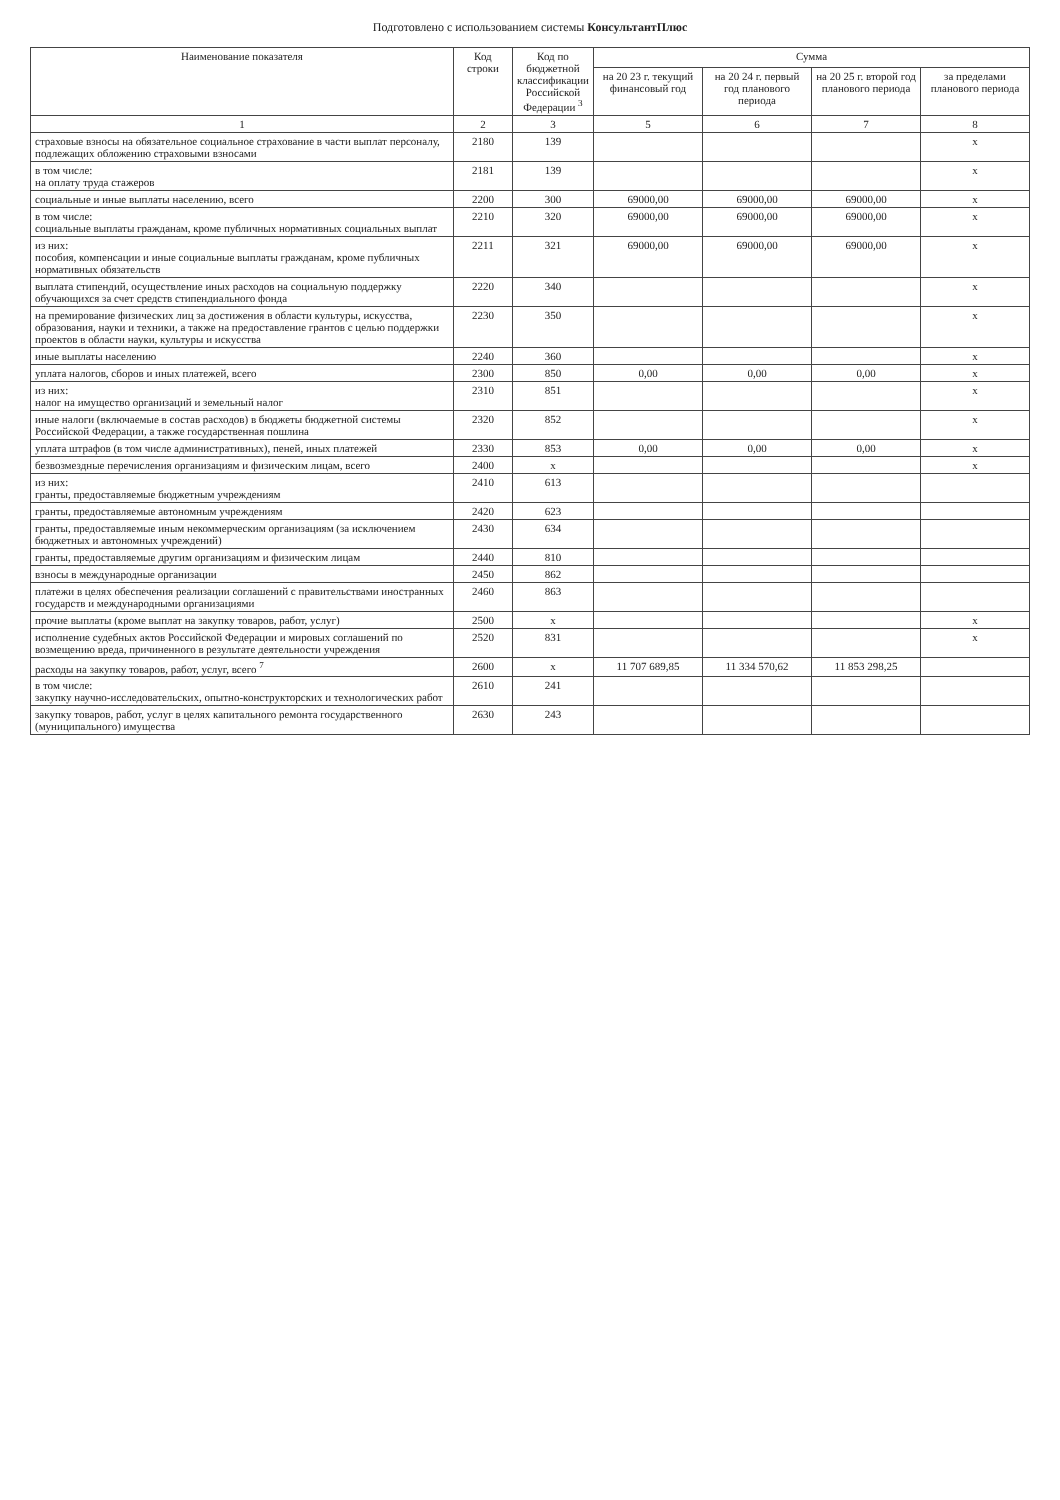Подготовлено с использованием системы КонсультантПлюс
| Наименование показателя | Код строки | Код по бюджетной классификации Российской Федерации <sup>3</sup> | Сумма | | | |
| --- | --- | --- | --- | --- | --- | --- |
| | | | на 20 23 г. текущий финансовый год | на 20 24 г. первый год планового периода | на 20 25 г. второй год планового периода | за пределами планового периода |
| 1 | 2 | 3 | 5 | 6 | 7 | 8 |
| страховые взносы на обязательное социальное страхование в части выплат персоналу, подлежащих обложению страховыми взносами | 2180 | 139 | | | | x |
| в том числе: на оплату труда стажеров | 2181 | 139 | | | | x |
| социальные и иные выплаты населению, всего | 2200 | 300 | 69000,00 | 69000,00 | 69000,00 | x |
| в том числе: социальные выплаты гражданам, кроме публичных нормативных социальных выплат | 2210 | 320 | 69000,00 | 69000,00 | 69000,00 | x |
| из них: пособия, компенсации и иные социальные выплаты гражданам, кроме публичных нормативных обязательств | 2211 | 321 | 69000,00 | 69000,00 | 69000,00 | x |
| выплата стипендий, осуществление иных расходов на социальную поддержку обучающихся за счет средств стипендиального фонда | 2220 | 340 | | | | x |
| на премирование физических лиц за достижения в области культуры, искусства, образования, науки и техники, а также на предоставление грантов с целью поддержки проектов в области науки, культуры и искусства | 2230 | 350 | | | | x |
| иные выплаты населению | 2240 | 360 | | | | x |
| уплата налогов, сборов и иных платежей, всего | 2300 | 850 | 0,00 | 0,00 | 0,00 | x |
| из них: налог на имущество организаций и земельный налог | 2310 | 851 | | | | x |
| иные налоги (включаемые в состав расходов) в бюджеты бюджетной системы Российской Федерации, а также государственная пошлина | 2320 | 852 | | | | x |
| уплата штрафов (в том числе административных), пеней, иных платежей | 2330 | 853 | 0,00 | 0,00 | 0,00 | x |
| безвозмездные перечисления организациям и физическим лицам, всего | 2400 | x | | | | x |
| из них: гранты, предоставляемые бюджетным учреждениям | 2410 | 613 | | | | |
| гранты, предоставляемые автономным учреждениям | 2420 | 623 | | | | |
| гранты, предоставляемые иным некоммерческим организациям (за исключением бюджетных и автономных учреждений) | 2430 | 634 | | | | |
| гранты, предоставляемые другим организациям и физическим лицам | 2440 | 810 | | | | |
| взносы в международные организации | 2450 | 862 | | | | |
| платежи в целях обеспечения реализации соглашений с правительствами иностранных государств и международными организациями | 2460 | 863 | | | | |
| прочие выплаты (кроме выплат на закупку товаров, работ, услуг) | 2500 | x | | | | x |
| исполнение судебных актов Российской Федерации и мировых соглашений по возмещению вреда, причиненного в результате деятельности учреждения | 2520 | 831 | | | | x |
| расходы на закупку товаров, работ, услуг, всего <sup>7</sup> | 2600 | x | 11 707 689,85 | 11 334 570,62 | 11 853 298,25 | |
| в том числе: закупку научно-исследовательских, опытно-конструкторских и технологических работ | 2610 | 241 | | | | |
| закупку товаров, работ, услуг в целях капитального ремонта государственного (муниципального) имущества | 2630 | 243 | | | | |